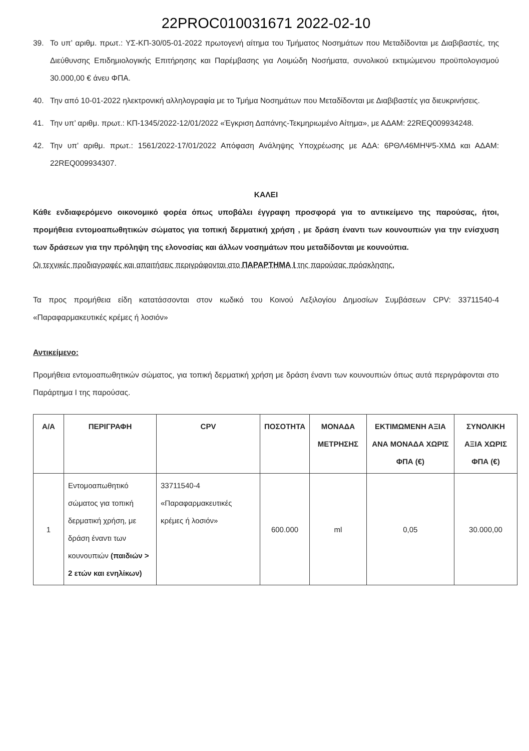22PROC010031671 2022-02-10
39. Το υπ’ αριθμ. πρωτ.: ΥΣ-ΚΠ-30/05-01-2022 πρωτογενή αίτημα του Τμήματος Νοσημάτων που Μεταδίδονται με Διαβιβαστές, της Διεύθυνσης Επιδημιολογικής Επιτήρησης και Παρέμβασης για Λοιμώδη Νοσήματα, συνολικού εκτιμώμενου προϋπολογισμού 30.000,00 € άνευ ΦΠΑ.
40. Την από 10-01-2022 ηλεκτρονική αλληλογραφία με το Τμήμα Νοσημάτων που Μεταδίδονται με Διαβιβαστές για διευκρινήσεις.
41. Την υπ’ αριθμ. πρωτ.: ΚΠ-1345/2022-12/01/2022 «Έγκριση Δαπάνης-Τεκμηριωμένο Αίτημα», με ΑΔΑΜ: 22REQ009934248.
42. Την υπ’ αριθμ. πρωτ.: 1561/2022-17/01/2022 Απόφαση Ανάληψης Υποχρέωσης με ΑΔΑ: 6ΡΘΛ46ΜΗΨ5-ΧΜΔ και ΑΔΑΜ: 22REQ009934307.
ΚΑΛΕΙ
Κάθε ενδιαφερόμενο οικονομικό φορέα όπως υποβάλει έγγραφη προσφορά για το αντικείμενο της παρούσας, ήτοι, προμήθεια εντομοαπωθητικών σώματος για τοπική δερματική χρήση , με δράση έναντι των κουνουπιών για την ενίσχυση των δράσεων για την πρόληψη της ελονοσίας και άλλων νοσημάτων που μεταδίδονται με κουνούπια.
Οι τεχνικές προδιαγραφές και απαιτήσεις περιγράφονται στο ΠΑΡΑΡΤΗΜΑ Ι της παρούσας πρόσκλησης.
Τα προς προμήθεια είδη κατατάσσονται στον κωδικό του Κοινού Λεξιλογίου Δημοσίων Συμβάσεων CPV: 33711540-4 «Παραφαρμακευτικές κρέμες ή λοσιόν»
Αντικείμενο:
Προμήθεια εντομοαπωθητικών σώματος, για τοπική δερματική χρήση με δράση έναντι των κουνουπιών όπως αυτά περιγράφονται στο Παράρτημα Ι της παρούσας.
| Α/Α | ΠΕΡΙΓΡΑΦΗ | CPV | ΠΟΣΟΤΗΤΑ | ΜΟΝΑΔΑ ΜΕΤΡΗΣΗΣ | ΕΚΤΙΜΩΜΕΝΗ ΑΞΙΑ ΑΝΑ ΜΟΝΑΔΑ ΧΩΡΙΣ ΦΠΑ (€) | ΣΥΝΟΛΙΚΗ ΑΞΙΑ ΧΩΡΙΣ ΦΠΑ (€) |
| --- | --- | --- | --- | --- | --- | --- |
| 1 | Εντομοαπωθητικό σώματος για τοπική δερματική χρήση, με δράση έναντι των κουνουπιών (παιδιών > 2 ετών και ενηλίκων) | 33711540-4 «Παραφαρμακευτικές κρέμες ή λοσιόν» | 600.000 | ml | 0,05 | 30.000,00 |